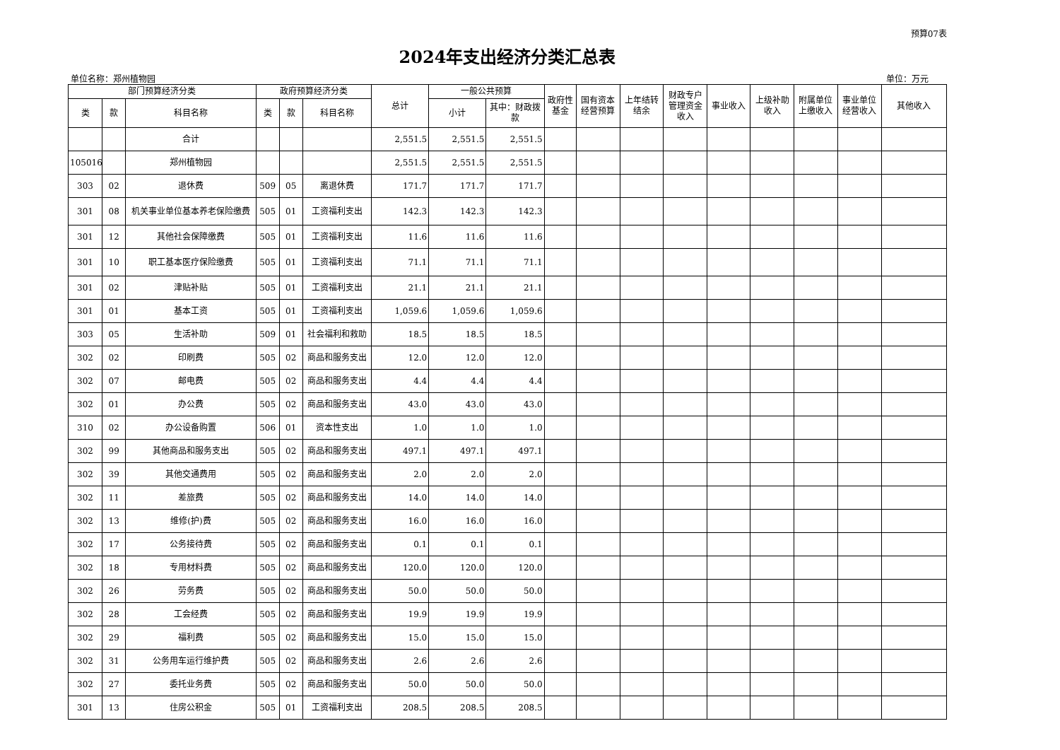预算07表
2024年支出经济分类汇总表
单位名称：郑州植物园 单位：万元
| 部门预算经济分类 | | | 政府预算经济分类 | | | 总计 | 一般公共预算 | | 政府性基金 | 国有资本经营预算 | 上年结转结余 | 财政专户管理资金收入 | 事业收入 | 上级补助收入 | 附属单位上缴收入 | 事业单位经营收入 | 其他收入 |
| --- | --- | --- | --- | --- | --- | --- | --- | --- | --- | --- | --- | --- | --- | --- | --- | --- | --- |
| 类 | 款 | 科目名称 | 类 | 款 | 科目名称 | | 小计 | 其中：财政拨款 | | | | | | | | | |
| | | 合计 | | | | 2,551.5 | 2,551.5 | 2,551.5 | | | | | | | | | |
| 105016 | | 郑州植物园 | | | | 2,551.5 | 2,551.5 | 2,551.5 | | | | | | | | | |
| 303 | 02 | 退休费 | 509 | 05 | 离退休费 | 171.7 | 171.7 | 171.7 | | | | | | | | | |
| 301 | 08 | 机关事业单位基本养老保险缴费 | 505 | 01 | 工资福利支出 | 142.3 | 142.3 | 142.3 | | | | | | | | | |
| 301 | 12 | 其他社会保障缴费 | 505 | 01 | 工资福利支出 | 11.6 | 11.6 | 11.6 | | | | | | | | | |
| 301 | 10 | 职工基本医疗保险缴费 | 505 | 01 | 工资福利支出 | 71.1 | 71.1 | 71.1 | | | | | | | | | |
| 301 | 02 | 津贴补贴 | 505 | 01 | 工资福利支出 | 21.1 | 21.1 | 21.1 | | | | | | | | | |
| 301 | 01 | 基本工资 | 505 | 01 | 工资福利支出 | 1,059.6 | 1,059.6 | 1,059.6 | | | | | | | | | |
| 303 | 05 | 生活补助 | 509 | 01 | 社会福利和救助 | 18.5 | 18.5 | 18.5 | | | | | | | | | |
| 302 | 02 | 印刷费 | 505 | 02 | 商品和服务支出 | 12.0 | 12.0 | 12.0 | | | | | | | | | |
| 302 | 07 | 邮电费 | 505 | 02 | 商品和服务支出 | 4.4 | 4.4 | 4.4 | | | | | | | | | |
| 302 | 01 | 办公费 | 505 | 02 | 商品和服务支出 | 43.0 | 43.0 | 43.0 | | | | | | | | | |
| 310 | 02 | 办公设备购置 | 506 | 01 | 资本性支出 | 1.0 | 1.0 | 1.0 | | | | | | | | | |
| 302 | 99 | 其他商品和服务支出 | 505 | 02 | 商品和服务支出 | 497.1 | 497.1 | 497.1 | | | | | | | | | |
| 302 | 39 | 其他交通费用 | 505 | 02 | 商品和服务支出 | 2.0 | 2.0 | 2.0 | | | | | | | | | |
| 302 | 11 | 差旅费 | 505 | 02 | 商品和服务支出 | 14.0 | 14.0 | 14.0 | | | | | | | | | |
| 302 | 13 | 维修(护)费 | 505 | 02 | 商品和服务支出 | 16.0 | 16.0 | 16.0 | | | | | | | | | |
| 302 | 17 | 公务接待费 | 505 | 02 | 商品和服务支出 | 0.1 | 0.1 | 0.1 | | | | | | | | | |
| 302 | 18 | 专用材料费 | 505 | 02 | 商品和服务支出 | 120.0 | 120.0 | 120.0 | | | | | | | | | |
| 302 | 26 | 劳务费 | 505 | 02 | 商品和服务支出 | 50.0 | 50.0 | 50.0 | | | | | | | | | |
| 302 | 28 | 工会经费 | 505 | 02 | 商品和服务支出 | 19.9 | 19.9 | 19.9 | | | | | | | | | |
| 302 | 29 | 福利费 | 505 | 02 | 商品和服务支出 | 15.0 | 15.0 | 15.0 | | | | | | | | | |
| 302 | 31 | 公务用车运行维护费 | 505 | 02 | 商品和服务支出 | 2.6 | 2.6 | 2.6 | | | | | | | | | |
| 302 | 27 | 委托业务费 | 505 | 02 | 商品和服务支出 | 50.0 | 50.0 | 50.0 | | | | | | | | | |
| 301 | 13 | 住房公积金 | 505 | 01 | 工资福利支出 | 208.5 | 208.5 | 208.5 | | | | | | | | | |